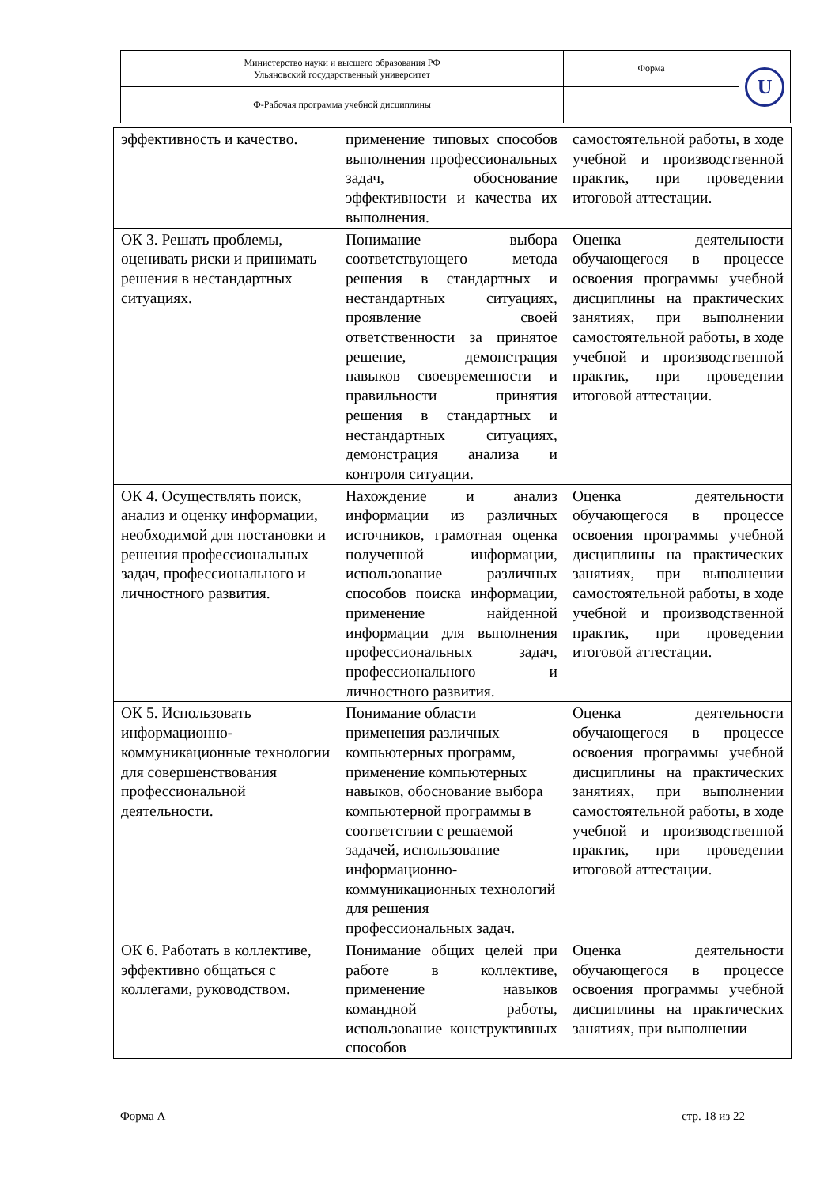| Министерство науки и высшего образования РФ Ульяновский государственный университет | Форма | U |
| Ф-Рабочая программа учебной дисциплины | | |
| эффективность и качество. | применение типовых способов выполнения профессиональных задач, обоснование эффективности и качества их выполнения. | самостоятельной работы, в ходе учебной и производственной практик, при проведении итоговой аттестации. |
| ОК 3. Решать проблемы, оценивать риски и принимать решения в нестандартных ситуациях. | Понимание выбора соответствующего метода решения в стандартных и нестандартных ситуациях, проявление своей ответственности за принятое решение, демонстрация навыков своевременности и правильности принятия решения в стандартных и нестандартных ситуациях, демонстрация анализа и контроля ситуации. | Оценка деятельности обучающегося в процессе освоения программы учебной дисциплины на практических занятиях, при выполнении самостоятельной работы, в ходе учебной и производственной практик, при проведении итоговой аттестации. |
| ОК 4. Осуществлять поиск, анализ и оценку информации, необходимой для постановки и решения профессиональных задач, профессионального и личностного развития. | Нахождение и анализ информации из различных источников, грамотная оценка полученной информации, использование различных способов поиска информации, применение найденной информации для выполнения профессиональных задач, профессионального и личностного развития. | Оценка деятельности обучающегося в процессе освоения программы учебной дисциплины на практических занятиях, при выполнении самостоятельной работы, в ходе учебной и производственной практик, при проведении итоговой аттестации. |
| ОК 5. Использовать информационно-коммуникационные технологии для совершенствования профессиональной деятельности. | Понимание области применения различных компьютерных программ, применение компьютерных навыков, обоснование выбора компьютерной программы в соответствии с решаемой задачей, использование информационно-коммуникационных технологий для решения профессиональных задач. | Оценка деятельности обучающегося в процессе освоения программы учебной дисциплины на практических занятиях, при выполнении самостоятельной работы, в ходе учебной и производственной практик, при проведении итоговой аттестации. |
| ОК 6. Работать в коллективе, эффективно общаться с коллегами, руководством. | Понимание общих целей при работе в коллективе, применение навыков командной работы, использование конструктивных способов | Оценка деятельности обучающегося в процессе освоения программы учебной дисциплины на практических занятиях, при выполнении |
Форма А стр. 18 из 22